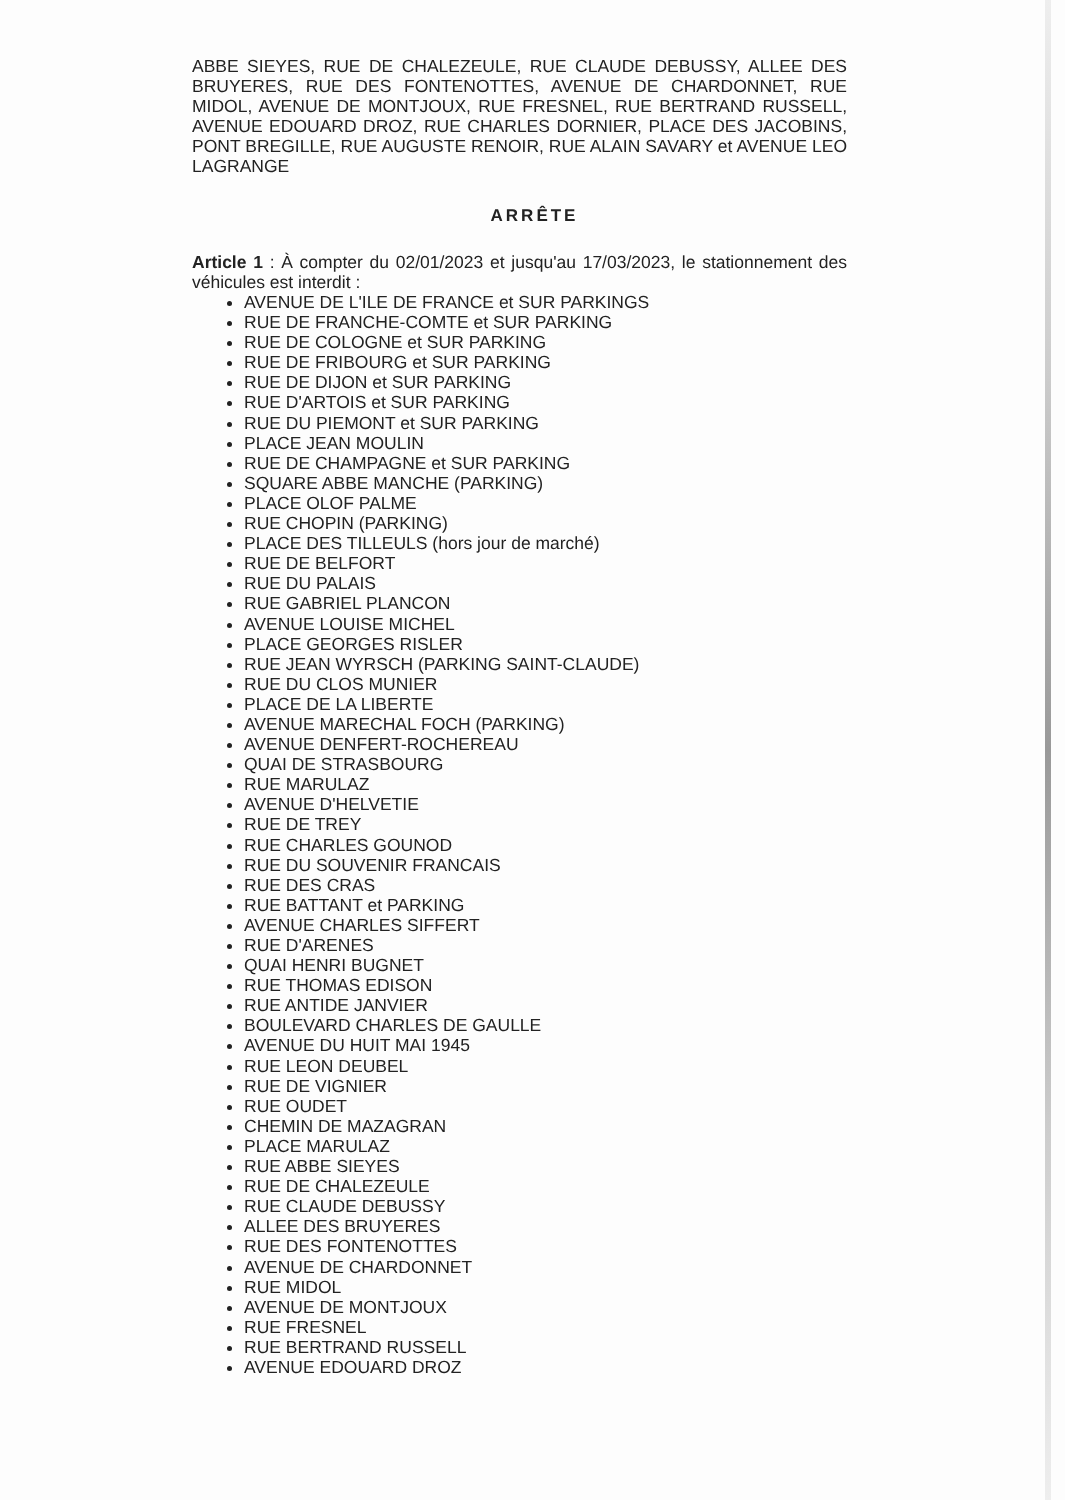ABBE SIEYES, RUE DE CHALEZEULE, RUE CLAUDE DEBUSSY, ALLEE DES BRUYERES, RUE DES FONTENOTTES, AVENUE DE CHARDONNET, RUE MIDOL, AVENUE DE MONTJOUX, RUE FRESNEL, RUE BERTRAND RUSSELL, AVENUE EDOUARD DROZ, RUE CHARLES DORNIER, PLACE DES JACOBINS, PONT BREGILLE, RUE AUGUSTE RENOIR, RUE ALAIN SAVARY et AVENUE LEO LAGRANGE
ARRÊTE
Article 1 : À compter du 02/01/2023 et jusqu'au 17/03/2023, le stationnement des véhicules est interdit :
AVENUE DE L'ILE DE FRANCE et SUR PARKINGS
RUE DE FRANCHE-COMTE et SUR PARKING
RUE DE COLOGNE et SUR PARKING
RUE DE FRIBOURG et SUR PARKING
RUE DE DIJON et SUR PARKING
RUE D'ARTOIS et SUR PARKING
RUE DU PIEMONT et SUR PARKING
PLACE JEAN MOULIN
RUE DE CHAMPAGNE et SUR PARKING
SQUARE ABBE MANCHE (PARKING)
PLACE OLOF PALME
RUE CHOPIN (PARKING)
PLACE DES TILLEULS (hors jour de marché)
RUE DE BELFORT
RUE DU PALAIS
RUE GABRIEL PLANCON
AVENUE LOUISE MICHEL
PLACE GEORGES RISLER
RUE JEAN WYRSCH (PARKING SAINT-CLAUDE)
RUE DU CLOS MUNIER
PLACE DE LA LIBERTE
AVENUE MARECHAL FOCH (PARKING)
AVENUE DENFERT-ROCHEREAU
QUAI DE STRASBOURG
RUE MARULAZ
AVENUE D'HELVETIE
RUE DE TREY
RUE CHARLES GOUNOD
RUE DU SOUVENIR FRANCAIS
RUE DES CRAS
RUE BATTANT et PARKING
AVENUE CHARLES SIFFERT
RUE D'ARENES
QUAI HENRI BUGNET
RUE THOMAS EDISON
RUE ANTIDE JANVIER
BOULEVARD CHARLES DE GAULLE
AVENUE DU HUIT MAI 1945
RUE LEON DEUBEL
RUE DE VIGNIER
RUE OUDET
CHEMIN DE MAZAGRAN
PLACE MARULAZ
RUE ABBE SIEYES
RUE DE CHALEZEULE
RUE CLAUDE DEBUSSY
ALLEE DES BRUYERES
RUE DES FONTENOTTES
AVENUE DE CHARDONNET
RUE MIDOL
AVENUE DE MONTJOUX
RUE FRESNEL
RUE BERTRAND RUSSELL
AVENUE EDOUARD DROZ